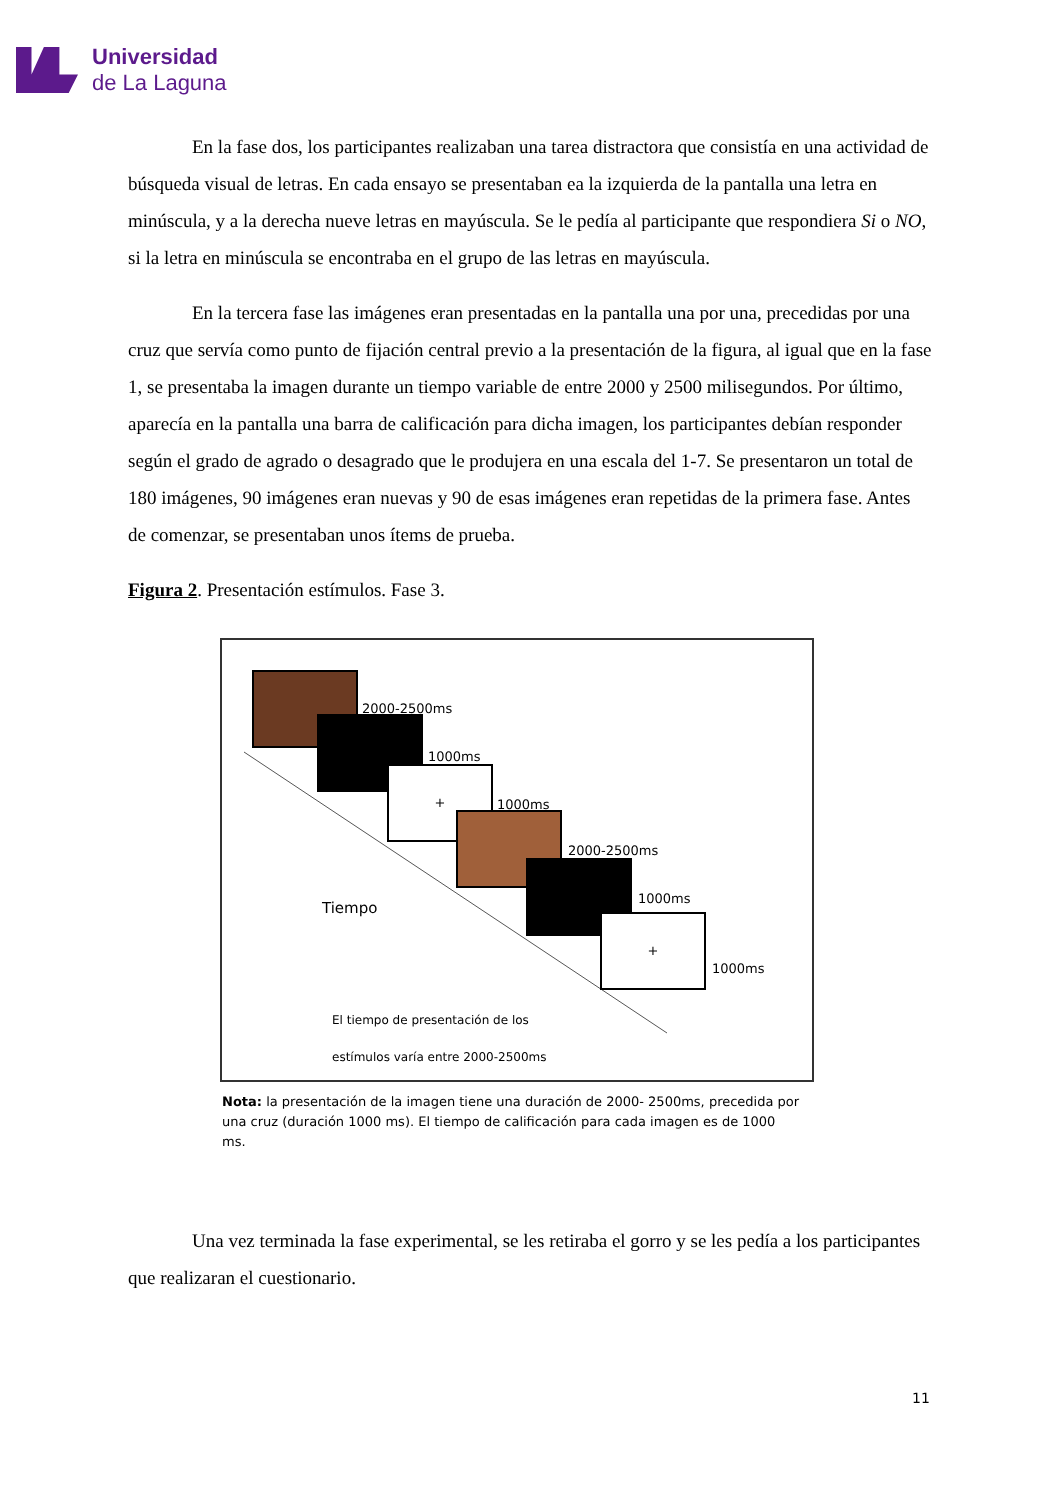Universidad
de La Laguna
En la fase dos, los participantes realizaban una tarea distractora que consistía en una actividad de búsqueda visual de letras. En cada ensayo se presentaban ea la izquierda de la pantalla una letra en minúscula, y a la derecha nueve letras en mayúscula. Se le pedía al participante que respondiera Si o NO, si la letra en minúscula se encontraba en el grupo de las letras en mayúscula.
En la tercera fase las imágenes eran presentadas en la pantalla una por una, precedidas por una cruz que servía como punto de fijación central previo a la presentación de la figura, al igual que en la fase 1, se presentaba la imagen durante un tiempo variable de entre 2000 y 2500 milisegundos. Por último, aparecía en la pantalla una barra de calificación para dicha imagen, los participantes debían responder según el grado de agrado o desagrado que le produjera en una escala del 1-7. Se presentaron un total de 180 imágenes, 90 imágenes eran nuevas y 90 de esas imágenes eran repetidas de la primera fase. Antes de comenzar, se presentaban unos ítems de prueba.
Figura 2. Presentación estímulos. Fase 3.
2000-2500ms
1000ms
+
1000ms
2000-2500ms
1000ms
+
1000ms
Tiempo
El tiempo de presentación de los
estímulos varía entre 2000-2500ms
Nota: la presentación de la imagen tiene una duración de 2000- 2500ms, precedida por una cruz (duración 1000 ms). El tiempo de calificación para cada imagen es de 1000 ms.
Una vez terminada la fase experimental, se les retiraba el gorro y se les pedía a los participantes que realizaran el cuestionario.
11